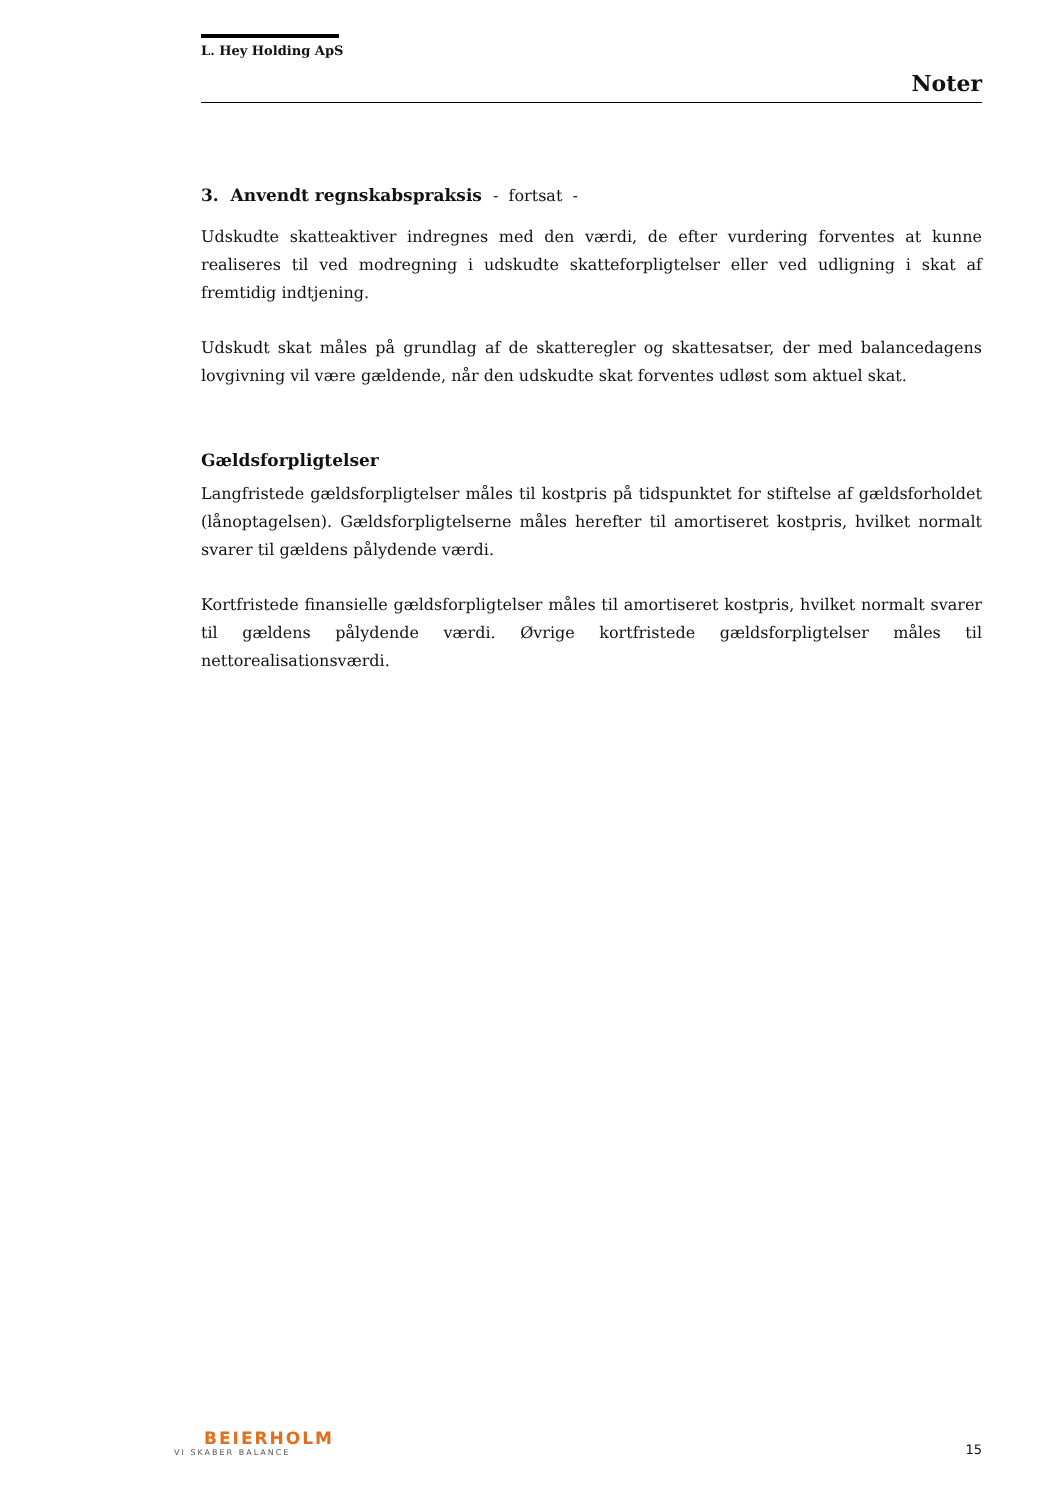L. Hey Holding ApS
Noter
3. Anvendt regnskabspraksis - fortsat -
Udskudte skatteaktiver indregnes med den værdi, de efter vurdering forventes at kunne realiseres til ved modregning i udskudte skatteforpligtelser eller ved udligning i skat af fremtidig indtjening.
Udskudt skat måles på grundlag af de skatteregler og skattesatser, der med balancedagens lovgivning vil være gældende, når den udskudte skat forventes udløst som aktuel skat.
Gældsforpligtelser
Langfristede gældsforpligtelser måles til kostpris på tidspunktet for stiftelse af gældsforholdet (lånoptagelsen). Gældsforpligtelserne måles herefter til amortiseret kostpris, hvilket normalt svarer til gældens pålydende værdi.
Kortfristede finansielle gældsforpligtelser måles til amortiseret kostpris, hvilket normalt svarer til gældens pålydende værdi. Øvrige kortfristede gældsforpligtelser måles til nettorealisationsværdi.
BEIERHOLM
VI SKABER BALANCE
15